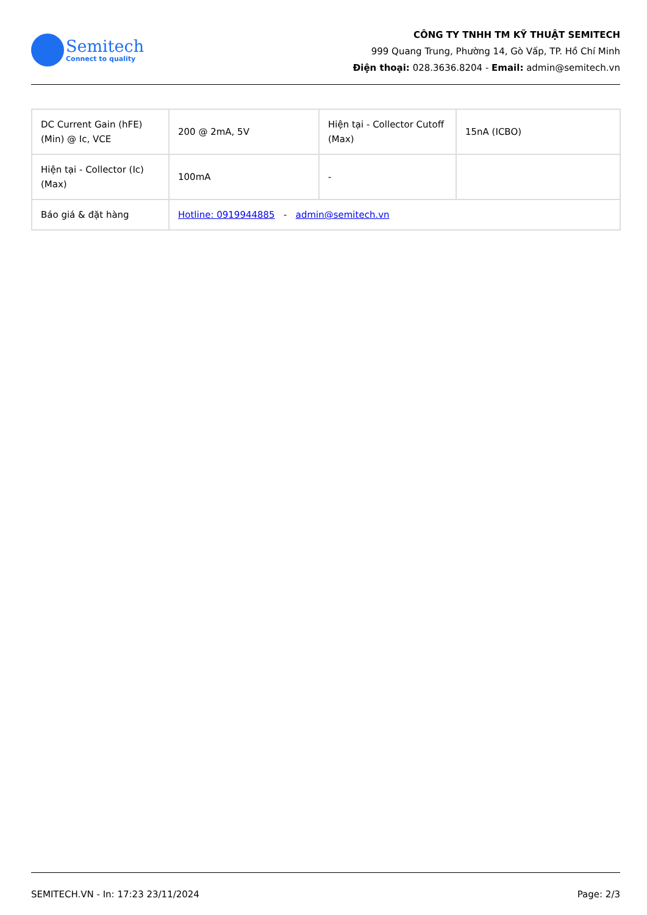Semitech
Connect to quality
CÔNG TY TNHH TM KỸ THUẬT SEMITECH
999 Quang Trung, Phường 14, Gò Vấp, TP. Hồ Chí Minh
Điện thoại: 028.3636.8204 - Email: admin@semitech.vn
| DC Current Gain (hFE) (Min) @ Ic, VCE | 200 @ 2mA, 5V | Hiện tại - Collector Cutoff (Max) | 15nA (ICBO) |
| Hiện tại - Collector (Ic) (Max) | 100mA | - | |
| Báo giá & đặt hàng | Hotline: 0919944885 - admin@semitech.vn | | |
SEMITECH.VN - In: 17:23 23/11/2024 Page: 2/3